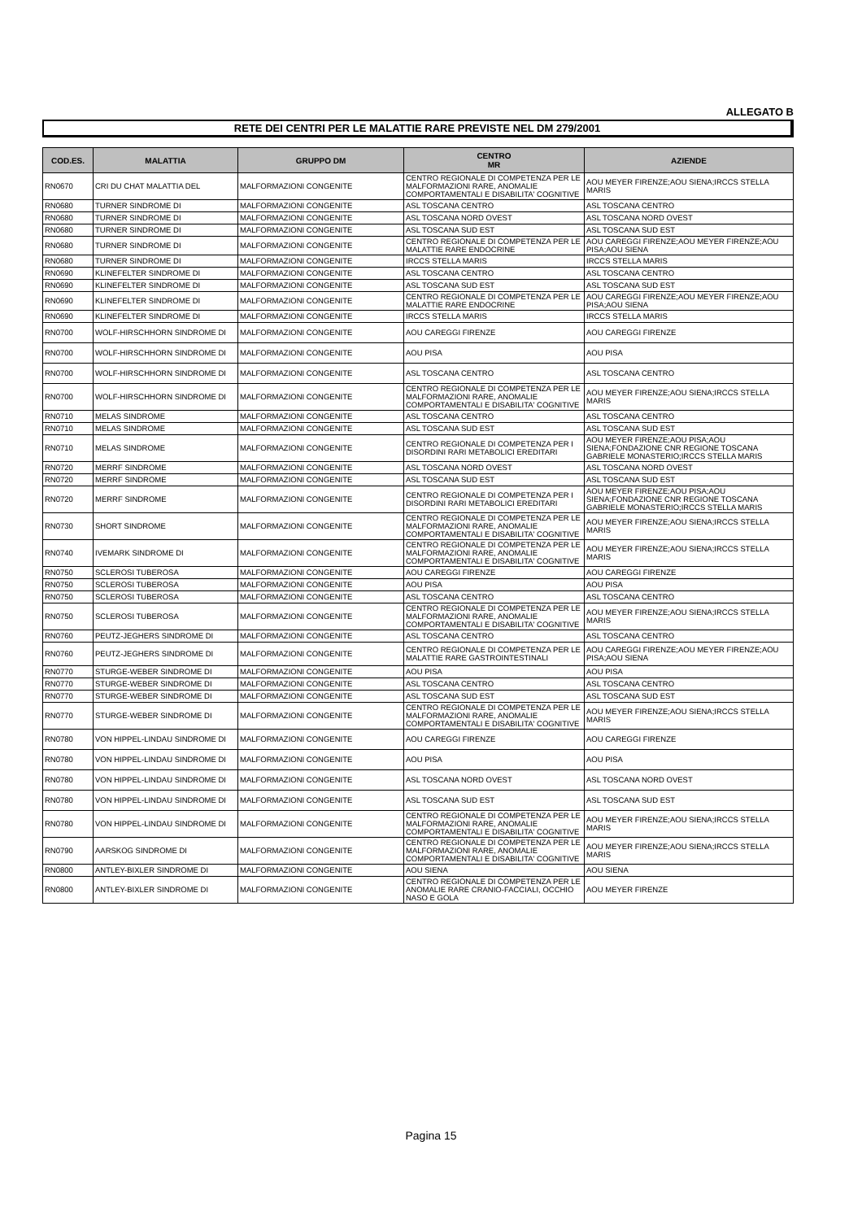ALLEGATO B
RETE DEI CENTRI PER LE MALATTIE RARE PREVISTE NEL DM 279/2001
| COD.ES. | MALATTIA | GRUPPO DM | CENTRO MR | AZIENDE |
| --- | --- | --- | --- | --- |
| RN0670 | CRI DU CHAT MALATTIA DEL | MALFORMAZIONI CONGENITE | CENTRO REGIONALE DI COMPETENZA PER LE MALFORMAZIONI RARE, ANOMALIE COMPORTAMENTALI E DISABILITA' COGNITIVE | AOU MEYER FIRENZE;AOU SIENA;IRCCS STELLA MARIS |
| RN0680 | TURNER SINDROME DI | MALFORMAZIONI CONGENITE | ASL TOSCANA CENTRO | ASL TOSCANA CENTRO |
| RN0680 | TURNER SINDROME DI | MALFORMAZIONI CONGENITE | ASL TOSCANA NORD OVEST | ASL TOSCANA NORD OVEST |
| RN0680 | TURNER SINDROME DI | MALFORMAZIONI CONGENITE | ASL TOSCANA SUD EST | ASL TOSCANA SUD EST |
| RN0680 | TURNER SINDROME DI | MALFORMAZIONI CONGENITE | CENTRO REGIONALE DI COMPETENZA PER LE MALATTIE RARE ENDOCRINE | AOU CAREGGI FIRENZE;AOU MEYER FIRENZE;AOU PISA;AOU SIENA |
| RN0680 | TURNER SINDROME DI | MALFORMAZIONI CONGENITE | IRCCS STELLA MARIS | IRCCS STELLA MARIS |
| RN0690 | KLINEFELTER SINDROME DI | MALFORMAZIONI CONGENITE | ASL TOSCANA CENTRO | ASL TOSCANA CENTRO |
| RN0690 | KLINEFELTER SINDROME DI | MALFORMAZIONI CONGENITE | ASL TOSCANA SUD EST | ASL TOSCANA SUD EST |
| RN0690 | KLINEFELTER SINDROME DI | MALFORMAZIONI CONGENITE | CENTRO REGIONALE DI COMPETENZA PER LE MALATTIE RARE ENDOCRINE | AOU CAREGGI FIRENZE;AOU MEYER FIRENZE;AOU PISA;AOU SIENA |
| RN0690 | KLINEFELTER SINDROME DI | MALFORMAZIONI CONGENITE | IRCCS STELLA MARIS | IRCCS STELLA MARIS |
| RN0700 | WOLF-HIRSCHHORN SINDROME DI | MALFORMAZIONI CONGENITE | AOU CAREGGI FIRENZE | AOU CAREGGI FIRENZE |
| RN0700 | WOLF-HIRSCHHORN SINDROME DI | MALFORMAZIONI CONGENITE | AOU PISA | AOU PISA |
| RN0700 | WOLF-HIRSCHHORN SINDROME DI | MALFORMAZIONI CONGENITE | ASL TOSCANA CENTRO | ASL TOSCANA CENTRO |
| RN0700 | WOLF-HIRSCHHORN SINDROME DI | MALFORMAZIONI CONGENITE | CENTRO REGIONALE DI COMPETENZA PER LE MALFORMAZIONI RARE, ANOMALIE COMPORTAMENTALI E DISABILITA' COGNITIVE | AOU MEYER FIRENZE;AOU SIENA;IRCCS STELLA MARIS |
| RN0710 | MELAS SINDROME | MALFORMAZIONI CONGENITE | ASL TOSCANA CENTRO | ASL TOSCANA CENTRO |
| RN0710 | MELAS SINDROME | MALFORMAZIONI CONGENITE | ASL TOSCANA SUD EST | ASL TOSCANA SUD EST |
| RN0710 | MELAS SINDROME | MALFORMAZIONI CONGENITE | CENTRO REGIONALE DI COMPETENZA PER I DISORDINI RARI METABOLICI EREDITARI | AOU MEYER FIRENZE;AOU PISA;AOU SIENA;FONDAZIONE CNR REGIONE TOSCANA GABRIELE MONASTERIO;IRCCS STELLA MARIS |
| RN0720 | MERRF SINDROME | MALFORMAZIONI CONGENITE | ASL TOSCANA NORD OVEST | ASL TOSCANA NORD OVEST |
| RN0720 | MERRF SINDROME | MALFORMAZIONI CONGENITE | ASL TOSCANA SUD EST | ASL TOSCANA SUD EST |
| RN0720 | MERRF SINDROME | MALFORMAZIONI CONGENITE | CENTRO REGIONALE DI COMPETENZA PER I DISORDINI RARI METABOLICI EREDITARI | AOU MEYER FIRENZE;AOU PISA;AOU SIENA;FONDAZIONE CNR REGIONE TOSCANA GABRIELE MONASTERIO;IRCCS STELLA MARIS |
| RN0730 | SHORT SINDROME | MALFORMAZIONI CONGENITE | CENTRO REGIONALE DI COMPETENZA PER LE MALFORMAZIONI RARE, ANOMALIE COMPORTAMENTALI E DISABILITA' COGNITIVE | AOU MEYER FIRENZE;AOU SIENA;IRCCS STELLA MARIS |
| RN0740 | IVEMARK SINDROME DI | MALFORMAZIONI CONGENITE | CENTRO REGIONALE DI COMPETENZA PER LE MALFORMAZIONI RARE, ANOMALIE COMPORTAMENTALI E DISABILITA' COGNITIVE | AOU MEYER FIRENZE;AOU SIENA;IRCCS STELLA MARIS |
| RN0750 | SCLEROSI TUBEROSA | MALFORMAZIONI CONGENITE | AOU CAREGGI FIRENZE | AOU CAREGGI FIRENZE |
| RN0750 | SCLEROSI TUBEROSA | MALFORMAZIONI CONGENITE | AOU PISA | AOU PISA |
| RN0750 | SCLEROSI TUBEROSA | MALFORMAZIONI CONGENITE | ASL TOSCANA CENTRO | ASL TOSCANA CENTRO |
| RN0750 | SCLEROSI TUBEROSA | MALFORMAZIONI CONGENITE | CENTRO REGIONALE DI COMPETENZA PER LE MALFORMAZIONI RARE, ANOMALIE COMPORTAMENTALI E DISABILITA' COGNITIVE | AOU MEYER FIRENZE;AOU SIENA;IRCCS STELLA MARIS |
| RN0760 | PEUTZ-JEGHERS SINDROME DI | MALFORMAZIONI CONGENITE | ASL TOSCANA CENTRO | ASL TOSCANA CENTRO |
| RN0760 | PEUTZ-JEGHERS SINDROME DI | MALFORMAZIONI CONGENITE | CENTRO REGIONALE DI COMPETENZA PER LE MALATTIE RARE GASTROINTESTINALI | AOU CAREGGI FIRENZE;AOU MEYER FIRENZE;AOU PISA;AOU SIENA |
| RN0770 | STURGE-WEBER SINDROME DI | MALFORMAZIONI CONGENITE | AOU PISA | AOU PISA |
| RN0770 | STURGE-WEBER SINDROME DI | MALFORMAZIONI CONGENITE | ASL TOSCANA CENTRO | ASL TOSCANA CENTRO |
| RN0770 | STURGE-WEBER SINDROME DI | MALFORMAZIONI CONGENITE | ASL TOSCANA SUD EST | ASL TOSCANA SUD EST |
| RN0770 | STURGE-WEBER SINDROME DI | MALFORMAZIONI CONGENITE | CENTRO REGIONALE DI COMPETENZA PER LE MALFORMAZIONI RARE, ANOMALIE COMPORTAMENTALI E DISABILITA' COGNITIVE | AOU MEYER FIRENZE;AOU SIENA;IRCCS STELLA MARIS |
| RN0780 | VON HIPPEL-LINDAU SINDROME DI | MALFORMAZIONI CONGENITE | AOU CAREGGI FIRENZE | AOU CAREGGI FIRENZE |
| RN0780 | VON HIPPEL-LINDAU SINDROME DI | MALFORMAZIONI CONGENITE | AOU PISA | AOU PISA |
| RN0780 | VON HIPPEL-LINDAU SINDROME DI | MALFORMAZIONI CONGENITE | ASL TOSCANA NORD OVEST | ASL TOSCANA NORD OVEST |
| RN0780 | VON HIPPEL-LINDAU SINDROME DI | MALFORMAZIONI CONGENITE | ASL TOSCANA SUD EST | ASL TOSCANA SUD EST |
| RN0780 | VON HIPPEL-LINDAU SINDROME DI | MALFORMAZIONI CONGENITE | CENTRO REGIONALE DI COMPETENZA PER LE MALFORMAZIONI RARE, ANOMALIE COMPORTAMENTALI E DISABILITA' COGNITIVE | AOU MEYER FIRENZE;AOU SIENA;IRCCS STELLA MARIS |
| RN0790 | AARSKOG SINDROME DI | MALFORMAZIONI CONGENITE | CENTRO REGIONALE DI COMPETENZA PER LE MALFORMAZIONI RARE, ANOMALIE COMPORTAMENTALI E DISABILITA' COGNITIVE | AOU MEYER FIRENZE;AOU SIENA;IRCCS STELLA MARIS |
| RN0800 | ANTLEY-BIXLER SINDROME DI | MALFORMAZIONI CONGENITE | AOU SIENA | AOU SIENA |
| RN0800 | ANTLEY-BIXLER SINDROME DI | MALFORMAZIONI CONGENITE | CENTRO REGIONALE DI COMPETENZA PER LE ANOMALIE RARE CRANIO-FACCIALI, OCCHIO NASO E GOLA | AOU MEYER FIRENZE |
Pagina 15